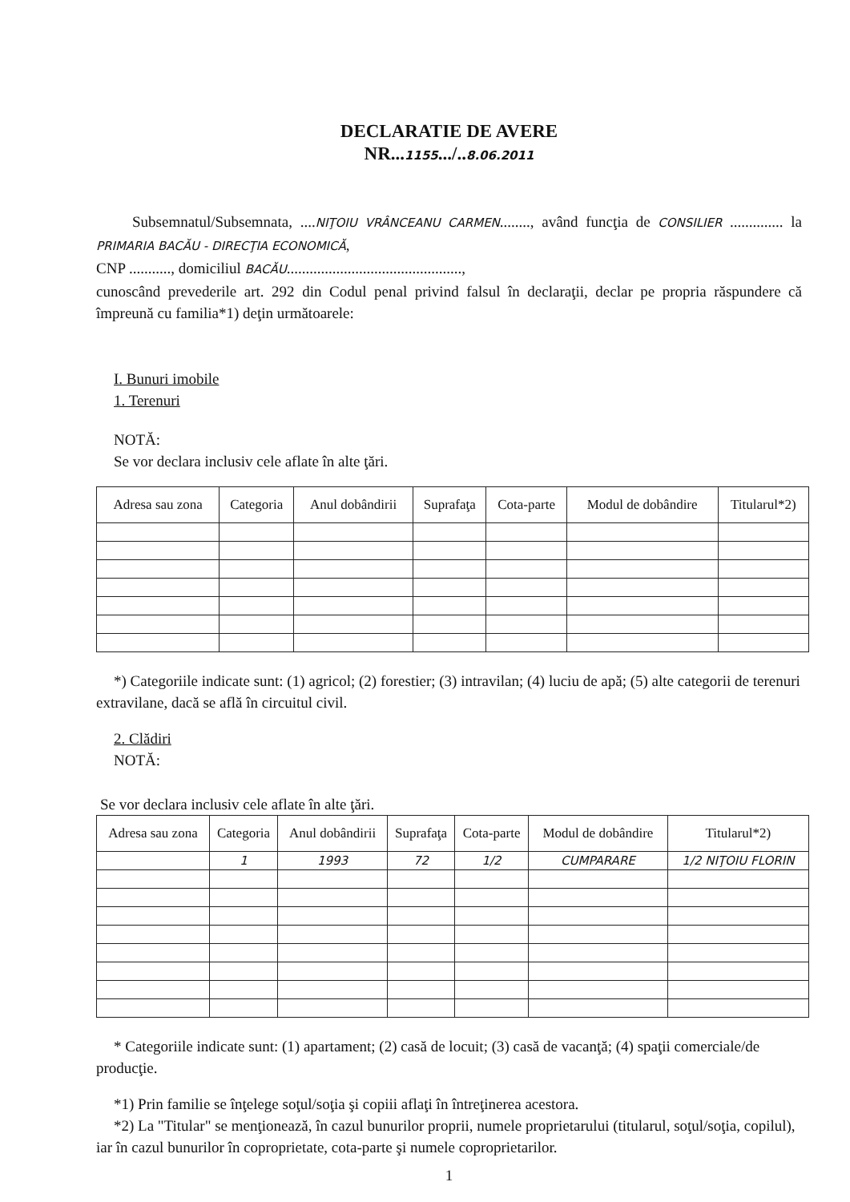DECLARATIE DE AVERE
NR...1155.../..8.06.2011
Subsemnatul/Subsemnata, ....NIŢOIU VRÂNCEANU CARMEN........, având funcţia de CONSILIER .............. la PRIMARIA BACĂU - DIRECŢIA ECONOMICĂ,
CNP ..........., domiciliul BACĂU..............................................,
cunoscând prevederile art. 292 din Codul penal privind falsul în declaraţii, declar pe propria răspundere că împreună cu familia*1) deţin următoarele:
I. Bunuri imobile
1. Terenuri
NOTĂ:
Se vor declara inclusiv cele aflate în alte ţări.
| Adresa sau zona | Categoria | Anul dobândirii | Suprafaţa | Cota-parte | Modul de dobândire | Titularul*2) |
| --- | --- | --- | --- | --- | --- | --- |
*) Categoriile indicate sunt: (1) agricol; (2) forestier; (3) intravilan; (4) luciu de apă; (5) alte categorii de terenuri extravilane, dacă se află în circuitul civil.
2. Clădiri
NOTĂ:
Se vor declara inclusiv cele aflate în alte ţări.
| Adresa sau zona | Categoria | Anul dobândirii | Suprafaţa | Cota-parte | Modul de dobândire | Titularul*2) |
| --- | --- | --- | --- | --- | --- | --- |
| | 1 | 1993 | 72 | 1/2 | CUMPARARE | 1/2 NIŢOIU FLORIN |
* Categoriile indicate sunt: (1) apartament; (2) casă de locuit; (3) casă de vacanţă; (4) spaţii comerciale/de producţie.
*1) Prin familie se înţelege soţul/soţia şi copiii aflaţi în întreţinerea acestora.
*2) La "Titular" se menţionează, în cazul bunurilor proprii, numele proprietarului (titularul, soţul/soţia, copilul), iar în cazul bunurilor în coproprietate, cota-parte şi numele coproprietarilor.
1